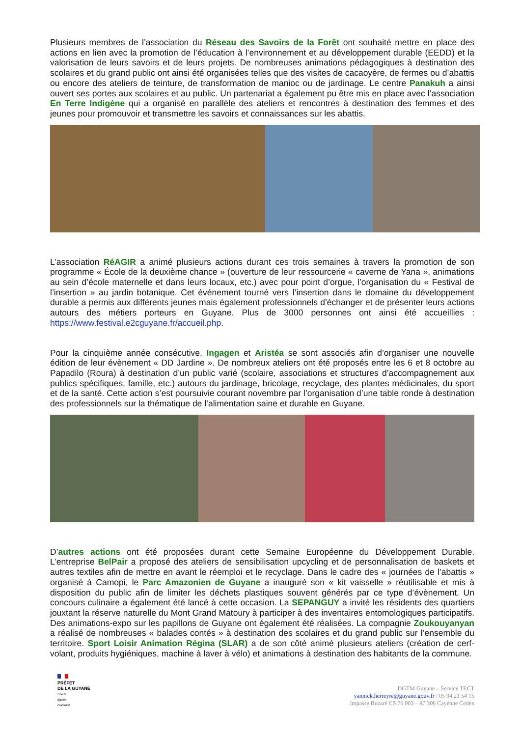Plusieurs membres de l’association du Réseau des Savoirs de la Forêt ont souhaité mettre en place des actions en lien avec la promotion de l’éducation à l’environnement et au développement durable (EEDD) et la valorisation de leurs savoirs et de leurs projets. De nombreuses animations pédagogiques à destination des scolaires et du grand public ont ainsi été organisées telles que des visites de cacaoyère, de fermes ou d’abattis ou encore des ateliers de teinture, de transformation de manioc ou de jardinage. Le centre Panakuh a ainsi ouvert ses portes aux scolaires et au public. Un partenariat a également pu être mis en place avec l’association En Terre Indigène qui a organisé en parallèle des ateliers et rencontres à destination des femmes et des jeunes pour promouvoir et transmettre les savoirs et connaissances sur les abattis.
L’association RéAGIR a animé plusieurs actions durant ces trois semaines à travers la promotion de son programme « École de la deuxième chance » (ouverture de leur ressourcerie « caverne de Yana », animations au sein d’école maternelle et dans leurs locaux, etc.) avec pour point d’orgue, l’organisation du « Festival de l’insertion » au jardin botanique. Cet événement tourné vers l’insertion dans le domaine du développement durable a permis aux différents jeunes mais également professionnels d’échanger et de présenter leurs actions autours des métiers porteurs en Guyane. Plus de 3000 personnes ont ainsi été accueillies : https://www.festival.e2cguyane.fr/accueil.php.
Pour la cinquième année consécutive, Ingagen et Aristéa se sont associés afin d’organiser une nouvelle édition de leur évènement « DD Jardine ». De nombreux ateliers ont été proposés entre les 6 et 8 octobre au Papadilo (Roura) à destination d’un public varié (scolaire, associations et structures d’accompagnement aux publics spécifiques, famille, etc.) autours du jardinage, bricolage, recyclage, des plantes médicinales, du sport et de la santé. Cette action s’est poursuivie courant novembre par l’organisation d’une table ronde à destination des professionnels sur la thématique de l’alimentation saine et durable en Guyane.
D’autres actions ont été proposées durant cette Semaine Européenne du Développement Durable. L’entreprise BelPair a proposé des ateliers de sensibilisation upcycling et de personnalisation de baskets et autres textiles afin de mettre en avant le réemploi et le recyclage. Dans le cadre des « journées de l’abattis » organisé à Camopi, le Parc Amazonien de Guyane a inauguré son « kit vaisselle » réutilisable et mis à disposition du public afin de limiter les déchets plastiques souvent générés par ce type d’évènement. Un concours culinaire a également été lancé à cette occasion. La SEPANGUY a invité les résidents des quartiers jouxtant la réserve naturelle du Mont Grand Matoury à participer à des inventaires entomologiques participatifs. Des animations-expo sur les papillons de Guyane ont également été réalisées. La compagnie Zoukouyanyan a réalisé de nombreuses « balades contés » à destination des scolaires et du grand public sur l’ensemble du territoire. Sport Loisir Animation Régina (SLAR) a de son côté animé plusieurs ateliers (création de cerf-volant, produits hygiéniques, machine à laver à vélo) et animations à destination des habitants de la commune.
PRÉFET
DE LA GUYANE
Liberté
Égalité
Fraternité
DGTM Guyane – Service TECT
yannick.herreyre@guyane.gouv.fr / 05 94 21 54 15
Impasse Buzaré CS 76 003 – 97 306 Cayenne Cedex